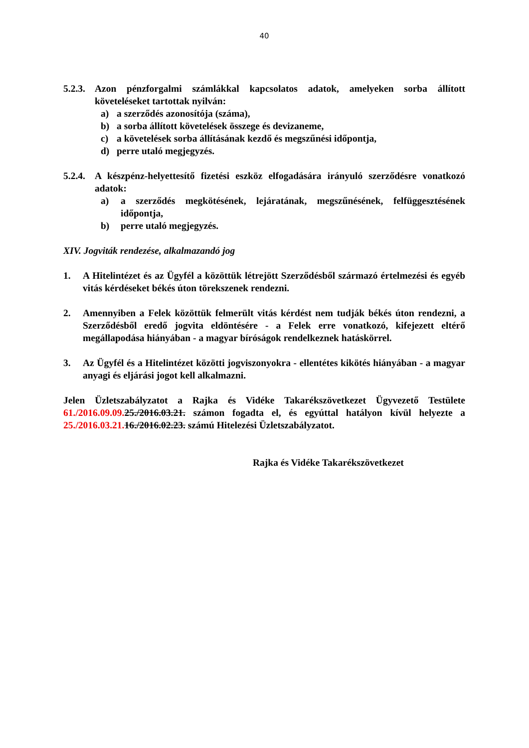40
5.2.3.
Azon pénzforgalmi számlákkal kapcsolatos adatok, amelyeken sorba állított követeléseket tartottak nyilván:
a) a szerződés azonosítója (száma),
b) a sorba állított követelések összege és devizaneme,
c) a követelések sorba állításának kezdő és megszűnési időpontja,
d) perre utaló megjegyzés.
5.2.4.
A készpénz-helyettesítő fizetési eszköz elfogadására irányuló szerződésre vonatkozó adatok:
a) a szerződés megkötésének, lejáratának, megszűnésének, felfüggesztésének időpontja,
b) perre utaló megjegyzés.
XIV. Jogviták rendezése, alkalmazandó jog
1. A Hitelintézet és az Ügyfél a közöttük létrejött Szerződésből származó értelmezési és egyéb vitás kérdéseket békés úton törekszenek rendezni.
2. Amennyiben a Felek közöttük felmerült vitás kérdést nem tudják békés úton rendezni, a Szerződésből eredő jogvita eldöntésére - a Felek erre vonatkozó, kifejezett eltérő megállapodása hiányában - a magyar bíróságok rendelkeznek hatáskörrel.
3. Az Ügyfél és a Hitelintézet közötti jogviszonyokra - ellentétes kikötés hiányában - a magyar anyagi és eljárási jogot kell alkalmazni.
Jelen Üzletszabályzatot a Rajka és Vidéke Takarékszövetkezet Ügyvezető Testülete 61./2016.09.09. 25./2016.03.21. számon fogadta el, és egyúttal hatályon kívül helyezte a 25./2016.03.21. 16./2016.02.23. számú Hitelezési Üzletszabályzatot.
Rajka és Vidéke Takarékszövetkezet